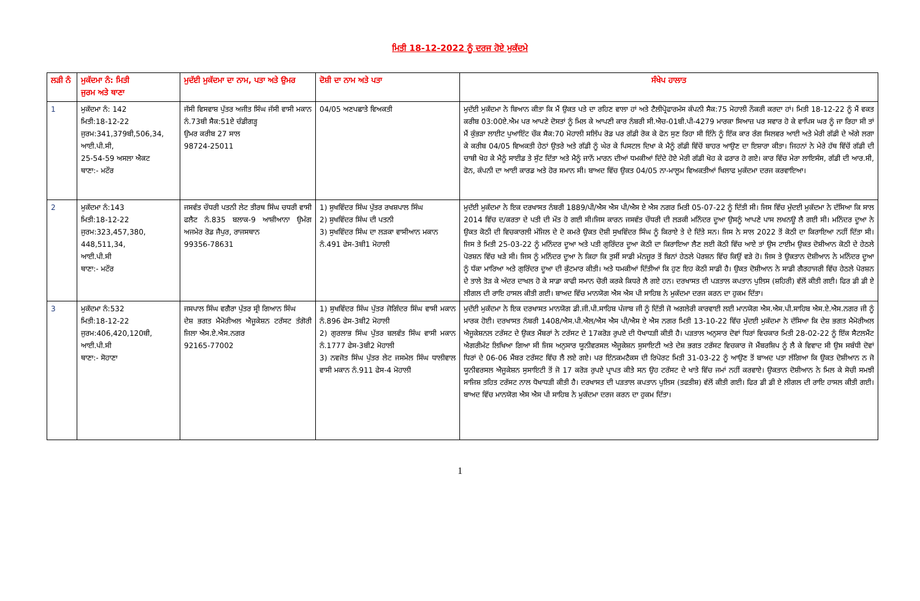ਮਿਤੀ 18-12-2022 ਨੂੰ ਦਰਜ ਹੋਏ ਮੁਕੱਦਮੇ
| ਲੜੀ ਨੰ | ਮੁਕੱਦਮਾ ਨੰ: ਮਿਤੀ ਜੁਰਮ ਅਤੇ ਥਾਣਾ | ਮੁਦੱਈ ਮੁਕੱਦਮਾ ਦਾ ਨਾਮ, ਪਤਾ ਅਤੇ ਉਮਰ | ਦੋਸ਼ੀ ਦਾ ਨਾਮ ਅਤੇ ਪਤਾ | ਸੰਖੇਪ ਹਾਲਾਤ |
| --- | --- | --- | --- | --- |
| 1 | ਮੁਕੱਦਮਾ ਨੰ: 142 ਮਿਤੀ:18-12-22 ਜੁਰਮ:341,379ਬੀ,506,34, ਆਈ.ਪੀ.ਸੀ, 25-54-59 ਅਸਲਾ ਐਕਟ ਥਾਣਾ:- ਮਟੌਰ | ਜੱਸੀ ਵਿਸਵਾਸ਼ ਪੁੱਤਰ ਅਜੀਤ ਸਿੰਘ ਜੱਸੀ ਵਾਸੀ ਮਕਾਨ ਨੰ.73ਬੀ ਸੈਕ:51ਏ ਚੰਡੀਗੜ੍ਹ ਉਮਰ ਕਰੀਬ 27 ਸਾਲ 98724-25011 | 04/05 ਅਣਪਛਾਤੇ ਵਿਅਕਤੀ | ਮੁਦੱਈ ਮੁਕੱਦਮਾ ਨੇ ਬਿਆਨ ਕੀਤਾ ਕਿ ਮੈਂ ਉਕਤ ਪਤੇ ਦਾ ਰਹਿਣ ਵਾਲਾ ਹਾਂ ਅਤੇ ਟੈਲੀਪ੍ਰੋਫਾਰਮੰਸ ਕੰਪਨੀ ਸੈਕ:75 ਮੋਹਾਲੀ ਨੌਕਰੀ ਕਰਦਾ ਹਾਂ। ਮਿਤੀ 18-12-22 ਨੂੰ ਮੈਂ ਵਕਤ ਕਰੀਬ 03:00ਏ.ਐਮ ਪਰ ਆਪਣੇ ਦੋਸਤਾਂ ਨੂੰ ਮਿਲ ਕੇ ਆਪਣੀ ਕਾਰ ਨੰਬਰੀ ਸੀ.ਐਚ-01ਬੀ.ਪੀ-4279 ਮਾਰਕਾ ਸਿਆਜ਼ ਪਰ ਸਵਾਰ ਹੋ ਕੇ ਵਾਪਿਸ ਘਰ ਨੂੰ ਜਾ ਰਿਹਾ ਸੀ ਤਾਂ ਮੈਂ ਕੁੰਭੜਾ ਲਾਈਟ ਪੁਆਇੰਟ ਚੌਕ ਸੈਕ:70 ਮੋਹਾਲੀ ਸਲਿੱਪ ਰੋਡ ਪਰ ਗੱਡੀ ਰੋਕ ਕੇ ਫੋਨ ਸੁਣ ਰਿਹਾ ਸੀ ਇੰਨੇ ਨੂੰ ਇੱਕ ਕਾਰ ਰੰਗ ਸਿਲਵਰ ਆਈ ਅਤੇ ਮੇਰੀ ਗੱਡੀ ਦੇ ਅੱਗੇ ਲਗਾ ਕੇ ਕਰੀਬ 04/05 ਵਿਅਕਤੀ ਹੇਠਾਂ ਉਤਰੇ ਅਤੇ ਗੱਡੀ ਨੂੰ ਘੇਰ ਕੇ ਪਿਸਟਲ ਦਿਖਾ ਕੇ ਮੈਨੂੰ ਗੱਡੀ ਵਿੱਚੋਂ ਬਾਹਰ ਆਉਣ ਦਾ ਇਸ਼ਾਰਾ ਕੀਤਾ। ਜਿਹਨਾਂ ਨੇ ਮੇਰੇ ਹੱਥ ਵਿੱਚੋਂ ਗੱਡੀ ਦੀ ਚਾਬੀ ਖੋਹ ਕੇ ਮੈਨੂੰ ਸਾਈਡ ਤੇ ਸੁੱਟ ਦਿੱਤਾ ਅਤੇ ਮੈਨੂੰ ਜਾਨੋਂ ਮਾਰਨ ਦੀਆਂ ਧਮਕੀਆਂ ਦਿੰਦੇ ਹੋਏ ਮੇਰੀ ਗੱਡੀ ਖੋਹ ਕੇ ਫਰਾਰ ਹੋ ਗਏ। ਕਾਰ ਵਿੱਚ ਮੇਰਾ ਲਾਇਸੰਸ, ਗੱਡੀ ਦੀ ਆਰ.ਸੀ, ਫੋਨ, ਕੰਪਨੀ ਦਾ ਆਈ ਕਾਰਡ ਅਤੇ ਹੋਰ ਸਮਾਨ ਸੀ। ਬਾਅਦ ਵਿੱਚ ਉਕਤ 04/05 ਨਾ-ਮਾਲੂਮ ਵਿਅਕਤੀਆਂ ਖਿਲਾਫ ਮੁਕੱਦਮਾ ਦਰਜ ਕਰਵਾਇਆ। |
| 2 | ਮੁਕੱਦਮਾ ਨੰ:143 ਮਿਤੀ:18-12-22 ਜੁਰਮ:323,457,380, 448,511,34, ਆਈ.ਪੀ.ਸੀ ਥਾਣਾ:- ਮਟੌਰ | ਜਸਵੰਤ ਚੌਧਰੀ ਪਤਨੀ ਲੇਟ ਤੀਰਥ ਸਿੰਘ ਚਧਰੀ ਵਾਸੀ ਫਲੈਟ ਨੰ.835 ਬਲਾਕ-9 ਆਸ਼ੀਆਨਾ ਉਮੰਗ ਅਜਮੇਰ ਰੋਡ ਜੈਪੁਰ, ਰਾਜਸਥਾਨ 99356-78631 | 1) ਸੁਖਵਿੰਦਰ ਸਿੰਘ ਪੁੱਤਰ ਰਖਸ਼ਪਾਲ ਸਿੰਘ 2) ਸੁਖਵਿੰਦਰ ਸਿੰਘ ਦੀ ਪਤਨੀ 3) ਸੁਖਵਿੰਦਰ ਸਿੰਘ ਦਾ ਲੜਕਾ ਵਾਸੀਆਨ ਮਕਾਨ ਨੰ.491 ਫੇਸ-3ਬੀ1 ਮੋਹਾਲੀ | ਮੁਦੱਈ ਮੁਕੱਦਮਾ ਨੇ ਇਕ ਦਰਖਾਸਤ ਨੰਬਰੀ 1889/ਪੀ/ਐਸ ਐਸ ਪੀ/ਐਸ ਏ ਐਸ ਨਗਰ ਮਿਤੀ 05-07-22 ਨੂੰ ਦਿੱਤੀ ਸੀ। ਜਿਸ ਵਿੱਚ ਮੁੱਦਈ ਮੁਕੱਦਮਾ ਨੇ ਦੱਸਿਆ ਕਿ ਸਾਲ 2014 ਵਿੱਚ ਦ/ਕਰਤਾ ਦੇ ਪਤੀ ਦੀ ਮੌਤ ਹੋ ਗਈ ਸੀ।ਜਿਸ ਕਾਰਨ ਜਸਵੰਤ ਚੌਧਰੀ ਦੀ ਲੜਕੀ ਮਨਿੰਦਰ ਦੂਆ ਉਸਨੂੰ ਆਪਣੇ ਪਾਸ ਲਖਨਊ ਲੈ ਗਈ ਸੀ। ਮਨਿੰਦਰ ਦੂਆ ਨੇ ਉਕਤ ਕੋਠੀ ਦੀ ਵਿਚਕਾਰਲੀ ਮੰਜਿਲ ਦੇ ਦੋ ਕਮਰੇ ਉਕਤ ਦੋਸ਼ੀ ਸੁਖਵਿੰਦਰ ਸਿੰਘ ਨੂੰ ਕਿਰਾਏ ਤੇ ਦੇ ਦਿੱਤੇ ਸਨ। ਜਿਸ ਨੇ ਸਾਲ 2022 ਤੋਂ ਕੋਠੀ ਦਾ ਕਿਰਾਇਆ ਨਹੀਂ ਦਿੱਤਾ ਸੀ। ਜਿਸ ਤੇ ਮਿਤੀ 25-03-22 ਨੂੰ ਮਨਿੰਦਰ ਦੂਆ ਅਤੇ ਪਤੀ ਗੁਰਿੰਦਰ ਦੂਆ ਕੋਠੀ ਦਾ ਕਿਰਾਇਆ ਲੈਣ ਲਈ ਕੋਠੀ ਵਿੱਚ ਆਏ ਤਾਂ ਉਸ ਟਾਈਮ ਉਕਤ ਦੋਸ਼ੀਆਨ ਕੋਠੀ ਦੇ ਹੇਠਲੇ ਪੋਰਸ਼ਨ ਵਿੱਚ ਖੜੇ ਸੀ। ਜਿਸ ਨੂੰ ਮਨਿੰਦਰ ਦੂਆ ਨੇ ਕਿਹਾ ਕਿ ਤੁਸੀਂ ਸਾਡੀ ਮੰਨਜੂਰ ਤੋਂ ਬਿਨਾਂ ਹੇਠਲੇ ਪੋਰਸ਼ਨ ਵਿੱਚ ਕਿਉਂ ਵੜੇ ਹੋ। ਜਿਸ ਤੇ ਉਕਤਾਨ ਦੋਸ਼ੀਆਨ ਨੇ ਮਨਿੰਦਰ ਦੂਆ ਨੂੰ ਧੱਕਾ ਮਾਰਿਆ ਅਤੇ ਗੁਰਿੰਦਰ ਦੂਆ ਦੀ ਕੁੱਟਮਾਰ ਕੀਤੀ। ਅਤੇ ਧਮਕੀਆਂ ਦਿੱਤੀਆਂ ਕਿ ਹੁਣ ਇਹ ਕੋਠੀ ਸਾਡੀ ਹੈ। ਉਕਤ ਦੋਸ਼ੀਆਨ ਨੇ ਸਾਡੀ ਗੈਰਹਾਜਰੀ ਵਿੱਚ ਹੇਠਲੇ ਪੋਰਸ਼ਨ ਦੇ ਤਾਲੇ ਤੋੜ ਕੇ ਅੰਦਰ ਦਾਖਲ ਹੋ ਕੇ ਸਾਡਾ ਕਾਫੀ ਸਮਾਨ ਚੋਰੀ ਕਰਕੇ ਕਿਧਰੇ ਲੈ ਗਏ ਹਨ। ਦਰਖਾਸਤ ਦੀ ਪੜਤਾਲ ਕਪਤਾਨ ਪੁਲਿਸ (ਸ਼ਹਿਰੀ) ਵੱਲੋਂ ਕੀਤੀ ਗਈ। ਫਿਰ ਡੀ ਡੀ ਏ ਲੀਗਲ ਦੀ ਰਾਇ ਹਾਸਲ ਕੀਤੀ ਗਈ। ਬਾਅਦ ਵਿੱਚ ਮਾਨਯੋਗ ਐਸ ਐਸ ਪੀ ਸਾਹਿਬ ਨੇ ਮੁਕੱਦਮਾ ਦਰਜ ਕਰਨ ਦਾ ਹੁਕਮ ਦਿੱਤਾ। |
| 3 | ਮੁਕੱਦਮਾ ਨੰ:532 ਮਿਤੀ:18-12-22 ਜੁਰਮ:406,420,120ਬੀ, ਆਈ.ਪੀ.ਸੀ ਥਾਣਾ:- ਸੋਹਾਣਾ | ਜਸਪਾਲ ਸਿੰਘ ਵਗੈਰਾ ਪੁੱਤਰ ਸ੍ਰੀ ਗਿਆਨ ਸਿੰਘ ਦੇਸ਼ ਭਗਤ ਮੈਮੋਰੀਅਲ ਐਜੂਕੇਸ਼ਨ ਟਰੱਸਟ ਤੰਗੋਰੀ ਜਿਲਾ ਐਸ.ਏ.ਐਸ.ਨਗਰ 92165-77002 | 1) ਸੁਖਵਿੰਦਰ ਸਿੰਘ ਪੁੱਤਰ ਜੋਗਿੰਦਰ ਸਿੰਘ ਵਾਸੀ ਮਕਾਨ ਨੰ.896 ਫੇਸ-3ਬੀ2 ਮੋਹਾਲੀ 2) ਗੁਰਲਾਭ ਸਿੰਘ ਪੁੱਤਰ ਬਲਵੰਤ ਸਿੰਘ ਵਾਸੀ ਮਕਾਨ ਨੰ.1777 ਫੇਸ-3ਬੀ2 ਮੋਹਾਲੀ 3) ਨਵਜੋਤ ਸਿੰਘ ਪੁੱਤਰ ਲੇਟ ਜਸਮੇਲ ਸਿੰਘ ਧਾਲੀਵਾਲ ਵਾਸੀ ਮਕਾਨ ਨੰ.911 ਫੇਸ-4 ਮੋਹਾਲੀ | ਮੁਦੱਈ ਮੁਕੱਦਮਾ ਨੇ ਇਕ ਦਰਖਾਸਤ ਮਾਨਯੋਗ ਡੀ.ਜੀ.ਪੀ.ਸਾਹਿਬ ਪੰਜਾਬ ਜੀ ਨੂੰ ਦਿੱਤੀ ਜੋ ਅਗਲੇਰੀ ਕਾਰਵਾਈ ਲਈ ਮਾਨਯੋਗ ਐਸ.ਐਸ.ਪੀ.ਸਾਹਿਬ ਐਸ.ਏ.ਐਸ.ਨਗਰ ਜੀ ਨੂੰ ਮਾਰਕ ਹੋਈ। ਦਰਖਾਸਤ ਨੰਬਰੀ 1408/ਐਸ.ਪੀ.ਐਲ/ਐਸ ਐਸ ਪੀ/ਐਸ ਏ ਐਸ ਨਗਰ ਮਿਤੀ 13-10-22 ਵਿੱਚ ਮੁੱਦਈ ਮੁਕੱਦਮਾ ਨੇ ਦੱਸਿਆ ਕਿ ਦੇਸ਼ ਭਗਤ ਮੈਮੋਰੀਅਲ ਐਜੂਕੇਸ਼ਨਲ ਟਰੱਸਟ ਦੇ ਉਕਤ ਮੈਂਬਰਾਂ ਨੇ ਟਰੱਸਟ ਦੇ 17ਕਰੋੜ ਰੁਪਏ ਦੀ ਧੋਖਾਧੜੀ ਕੀਤੀ ਹੈ। ਪੜਤਾਲ ਅਨੁਸਾਰ ਦੋਵਾਂ ਧਿਰਾਂ ਵਿਚਕਾਰ ਮਿਤੀ 28-02-22 ਨੂੰ ਇੱਕ ਸੈਟਲਮੈਂਟ ਐਗਰੀਮੰਟ ਲਿਖਿਆ ਗਿਆ ਸੀ ਜਿਸ ਅਨੁਸਾਰ ਯੂਨੀਵਰਸਲ ਐਜੂਕੇਸ਼ਨ ਸੁਸਾਇਟੀ ਅਤੇ ਦੇਸ਼ ਭਗਤ ਟਰੱਸਟ ਵਿਚਕਾਰ ਜੋ ਮੈਂਬਰਸ਼ਿਪ ਨੂੰ ਲੈ ਕੇ ਵਿਵਾਦ ਸੀ ਉਸ ਸਬੰਧੀ ਦੋਵਾਂ ਧਿਰਾਂ ਦੇ 06-06 ਮੈਂਬਰ ਟਰੱਸਟ ਵਿੱਚ ਲੈ ਲਏ ਗਏ। ਪਰ ਇੰਨਕਮਟੈਕਸ ਦੀ ਰਿਪੋਰਟ ਮਿਤੀ 31-03-22 ਨੂੰ ਆਉਣ ਤੋਂ ਬਾਅਦ ਪਤਾ ਲੱਗਿਆ ਕਿ ਉਕਤ ਦੋਸ਼ੀਆਨ ਨ ਜੋ ਯੂਨੀਵਰਸਲ ਐਜੂਕੇਸ਼ਨ ਸੁਸਾਇਟੀ ਤੋਂ ਜੋ 17 ਕਰੋੜ ਰੁਪਏ ਪ੍ਰਾਪਤ ਕੀਤੇ ਸਨ ਉਹ ਟਰੱਸਟ ਦੇ ਖਾਤੇ ਵਿੱਚ ਜਮਾਂ ਨਹੀਂ ਕਰਵਾਏ। ਉਕਤਾਨ ਦੋਸ਼ੀਆਨ ਨੇ ਮਿਲ ਕੇ ਸੋਚੀ ਸਮਝੀ ਸਾਜਿਸ਼ ਤਹਿਤ ਟਰੱਸਟ ਨਾਲ ਧੋਖਾਧੜੀ ਕੀਤੀ ਹੈ। ਦਰਖਾਸਤ ਦੀ ਪੜਤਾਲ ਕਪਤਾਨ ਪੁਲਿਸ (ਤਫਤੀਸ਼) ਵੱਲੋਂ ਕੀਤੀ ਗਈ। ਫਿਰ ਡੀ ਡੀ ਏ ਲੀਗਲ ਦੀ ਰਾਇ ਹਾਸਲ ਕੀਤੀ ਗਈ। ਬਾਅਦ ਵਿੱਚ ਮਾਨਯੋਗ ਐਸ ਐਸ ਪੀ ਸਾਹਿਬ ਨੇ ਮੁਕੱਦਮਾ ਦਰਜ ਕਰਨ ਦਾ ਹੁਕਮ ਦਿੱਤਾ। |
1